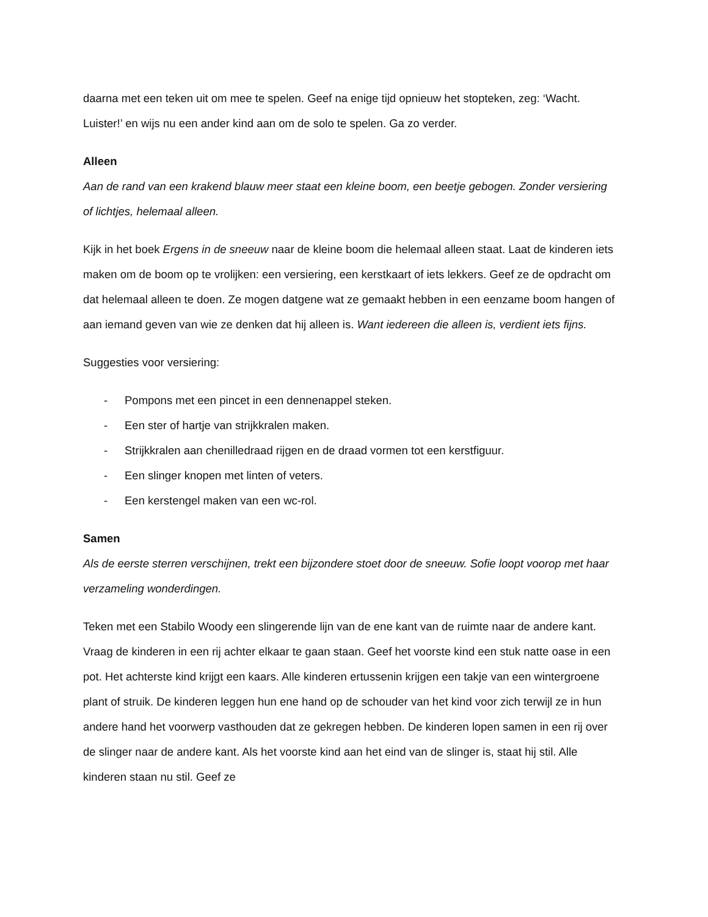daarna met een teken uit om mee te spelen. Geef na enige tijd opnieuw het stopteken, zeg: ‘Wacht. Luister!’ en wijs nu een ander kind aan om de solo te spelen. Ga zo verder.
Alleen
Aan de rand van een krakend blauw meer staat een kleine boom, een beetje gebogen. Zonder versiering of lichtjes, helemaal alleen.
Kijk in het boek Ergens in de sneeuw naar de kleine boom die helemaal alleen staat. Laat de kinderen iets maken om de boom op te vrolijken: een versiering, een kerstkaart of iets lekkers. Geef ze de opdracht om dat helemaal alleen te doen. Ze mogen datgene wat ze gemaakt hebben in een eenzame boom hangen of aan iemand geven van wie ze denken dat hij alleen is. Want iedereen die alleen is, verdient iets fijns.
Suggesties voor versiering:
- Pompons met een pincet in een dennenappel steken.
- Een ster of hartje van strijkkralen maken.
- Strijkkralen aan chenilledraad rijgen en de draad vormen tot een kerstfiguur.
- Een slinger knopen met linten of veters.
- Een kerstengel maken van een wc-rol.
Samen
Als de eerste sterren verschijnen, trekt een bijzondere stoet door de sneeuw. Sofie loopt voorop met haar verzameling wonderdingen.
Teken met een Stabilo Woody een slingerende lijn van de ene kant van de ruimte naar de andere kant. Vraag de kinderen in een rij achter elkaar te gaan staan. Geef het voorste kind een stuk natte oase in een pot. Het achterste kind krijgt een kaars. Alle kinderen ertussenin krijgen een takje van een wintergroene plant of struik. De kinderen leggen hun ene hand op de schouder van het kind voor zich terwijl ze in hun andere hand het voorwerp vasthouden dat ze gekregen hebben. De kinderen lopen samen in een rij over de slinger naar de andere kant. Als het voorste kind aan het eind van de slinger is, staat hij stil. Alle kinderen staan nu stil. Geef ze